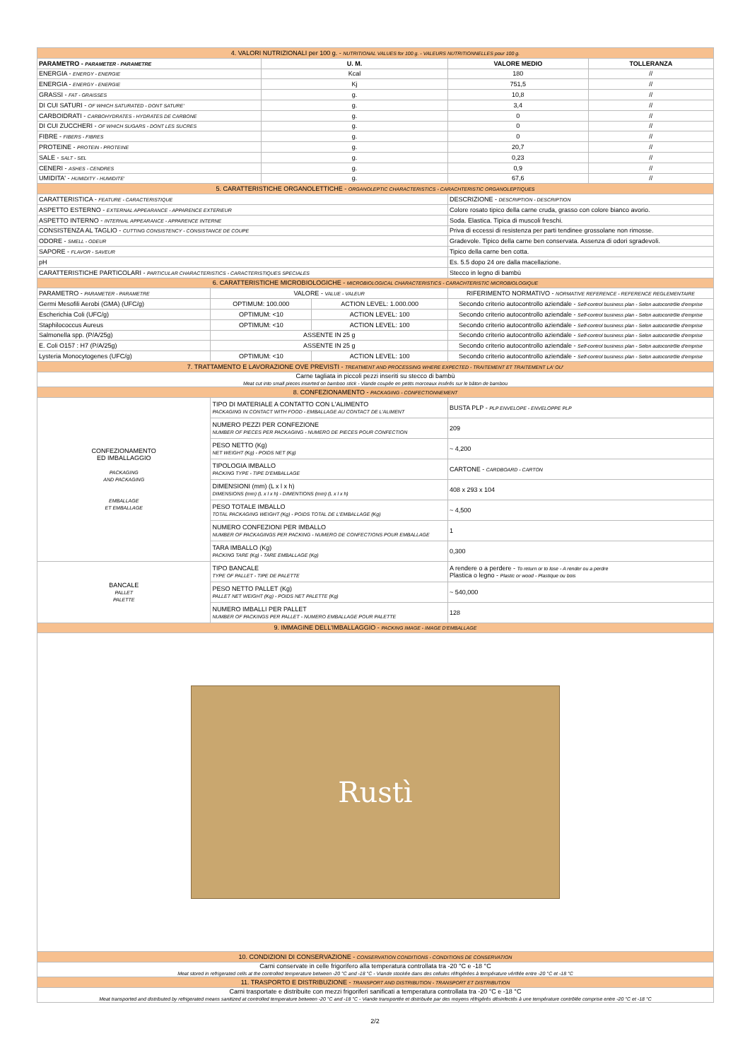| 4. VALORI NUTRIZIONALI per 100 g. - NUTRITIONAL VALUES for 100 g. - VALEURS NUTRITIONNELLES pour 100 g. | | | | | |
| PARAMETRO - PARAMETER - PARAMETRE | | U. M. | | VALORE MEDIO | TOLLERANZA |
| ENERGIA - ENERGY - ENERGIE | | Kcal | | 180 | // |
| ENERGIA - ENERGY - ENERGIE | | Kj | | 751,5 | // |
| GRASSI - FAT - GRAISSES | | g. | | 10,8 | // |
| DI CUI SATURI - OF WHICH SATURATED - DONT SATURE' | | g. | | 3,4 | // |
| CARBOIDRATI - CARBOHYDRATES - HYDRATES DE CARBONE | | g. | | 0 | // |
| DI CUI ZUCCHERI - OF WHICH SUGARS - DONT LES SUCRES | | g. | | 0 | // |
| FIBRE - FIBERS - FIBRES | | g. | | 0 | // |
| PROTEINE - PROTEIN - PROTEINE | | g. | | 20,7 | // |
| SALE - SALT - SEL | | g. | | 0,23 | // |
| CENERI - ASHES - CENDRES | | g. | | 0,9 | // |
| UMIDITA' - HUMIDITY - HUMIDITE' | | g. | | 67,6 | // |
| 5. CARATTERISTICHE ORGANOLETTICHE - ORGANOLEPTIC CHARACTERISTICS - CARACHTERISTIC ORGANOLEPTIQUES | | | | | |
| CARATTERISTICA - FEATURE - CARACTERISTIQUE | | | | DESCRIZIONE - DESCRIPTION - DESCRIPTION | |
| ASPETTO ESTERNO - EXTERNAL APPEARANCE - APPARENCE EXTERIEUR | | | | Colore rosato tipico della carne cruda, grasso con colore bianco avorio. | |
| ASPETTO INTERNO - INTERNAL APPEARANCE - APPARENCE INTERNE | | | | Soda. Elastica. Tipica di muscoli freschi. | |
| CONSISTENZA AL TAGLIO - CUTTING CONSISTENCY - CONSISTANCE DE COUPE | | | | Priva di eccessi di resistenza per parti tendinee grossolane non rimosse. | |
| ODORE - SMELL - ODEUR | | | | Gradevole. Tipico della carne ben conservata. Assenza di odori sgradevoli. | |
| SAPORE - FLAVOR - SAVEUR | | | | Tipico della carne ben cotta. | |
| pH | | | | Es. 5.5 dopo 24 ore dalla macellazione. | |
| CARATTERISTICHE PARTICOLARI - PARTICULAR CHARACTERISTICS - CARACTERISTIQUES SPECIALES | | | | Stecco in legno di bambù | |
| 6. CARATTERISTICHE MICROBIOLOGICHE - MICROBIOLOGICAL CHARACTERISTICS - CARACHTERISTIC MICROBIOLOGIQUE | | | | | |
| PARAMETRO - PARAMETER - PARAMETRE | VALORE - VALUE - VALEUR | | | RIFERIMENTO NORMATIVO - NORMATIVE REFERENCE - REFERENCE REGLEMENTAIRE | |
| Germi Mesofili Aerobi (GMA) (UFC/g) | OPTIMUM: 100.000 | | ACTION LEVEL: 1.000.000 | Secondo criterio autocontrollo aziendale - Self-control business plan - Selon autocontrôle d'emprise | |
| Escherichia Coli (UFC/g) | OPTIMUM: <10 | | ACTION LEVEL: 100 | Secondo criterio autocontrollo aziendale - Self-control business plan - Selon autocontrôle d'emprise | |
| Staphilococcus Aureus | OPTIMUM: <10 | | ACTION LEVEL: 100 | Secondo criterio autocontrollo aziendale - Self-control business plan - Selon autocontrôle d'emprise | |
| Salmonella spp. (P/A/25g) | ASSENTE IN 25 g | | | Secondo criterio autocontrollo aziendale - Self-control business plan - Selon autocontrôle d'emprise | |
| E. Coli O157 : H7 (P/A/25g) | ASSENTE IN 25 g | | | Secondo criterio autocontrollo aziendale - Self-control business plan - Selon autocontrôle d'emprise | |
| Lysteria Monocytogenes (UFC/g) | OPTIMUM: <10 | | ACTION LEVEL: 100 | Secondo criterio autocontrollo aziendale - Self-control business plan - Selon autocontrôle d'emprise | |
| 7. TRATTAMENTO E LAVORAZIONE OVE PREVISTI - TREATMENT AND PROCESSING WHERE EXPECTED - TRAITEMENT ET TRAITEMENT LA' OU' | | | | | |
| Carne tagliata in piccoli pezzi inseriti su stecco di bambù Meat cut into small pieces inserted on bamboo stick - Viande coupée en petits morceaux insérés sur le bâton de bambou | | | | | |
| 8. CONFEZIONAMENTO - PACKAGING - CONFECTIONNEMENT | | | | | |
| CONFEZIONAMENTO ED IMBALLAGGIO PACKAGING AND PACKAGING EMBALLAGE ET EMBALLAGE | TIPO DI MATERIALE A CONTATTO CON L'ALIMENTO PACKAGING IN CONTACT WITH FOOD - EMBALLAGE AU CONTACT DE L'ALIMENT | | | BUSTA PLP - PLP ENVELOPE - ENVELOPPE PLP | |
| | NUMERO PEZZI PER CONFEZIONE NUMBER OF PIECES PER PACKAGING - NUMERO DE PIECES POUR CONFECTION | | | 209 | |
| | PESO NETTO (Kg) NET WEIGHT (Kg) - POIDS NET (Kg) | | | ~ 4,200 | |
| | TIPOLOGIA IMBALLO PACKING TYPE - TIPE D'EMBALLAGE | | | CARTONE - CARDBOARD - CARTON | |
| | DIMENSIONI (mm) (L x l x h) DIMENSIONS (mm) (L x l x h) - DIMENTIONS (mm) (L x l x h) | | | 408 x 293 x 104 | |
| | PESO TOTALE IMBALLO TOTAL PACKAGING WEIGHT (Kg) - POIDS TOTAL DE L'EMBALLAGE (Kg) | | | ~ 4,500 | |
| | NUMERO CONFEZIONI PER IMBALLO NUMBER OF PACKAGINGS PER PACKING - NUMERO DE CONFECTIONS POUR EMBALLAGE | | | 1 | |
| | TARA IMBALLO (Kg) PACKING TARE (Kg) - TARE EMBALLAGE (Kg) | | | 0,300 | |
| BANCALE PALLET PALETTE | TIPO BANCALE TYPE OF PALLET - TIPE DE PALETTE | | | A rendere o a perdere - To return or to lose - A render ou a perdre Plastica o legno - Plastic or wood - Plastique ou bois | |
| | PESO NETTO PALLET (Kg) PALLET NET WEIGHT (Kg) - POIDS NET PALETTE (Kg) | | | ~ 540,000 | |
| | NUMERO IMBALLI PER PALLET NUMBER OF PACKINGS PER PALLET - NUMERO EMBALLAGE POUR PALETTE | | | 128 | |
| 9. IMMAGINE DELL'IMBALLAGGIO - PACKING IMAGE - IMAGE D'EMBALLAGE | | | | | |
| Rustì | | | | | |
| 10. CONDIZIONI DI CONSERVAZIONE - CONSERVATION CONDITIONS - CONDITIONS DE CONSERVATION | | | | | |
| Carni conservate in celle frigorifero alla temperatura controllata tra -20 °C e -18 °C Meat stored in refrigerated cells at the controlled temperature between -20 °C and -18 °C - Viande stockée dans des cellules réfrigérées à température vérifiée entre -20 °C et -18 °C | | | | | |
| 11. TRASPORTO E DISTRIBUZIONE - TRANSPORT AND DISTRIBUTION - TRANSPORT ET DISTRIBUTION | | | | | |
| Carni trasportate e distribuite con mezzi frigoriferi sanificati a temperatura controllata tra -20 °C e -18 °C Meat transported and distributed by refrigerated means sanitized at controlled temperature between -20 °C and -18 °C - Viande transportée et distribuée par des moyens réfrigérés désinfectés à une température contrôlée comprise entre -20 °C et -18 °C | | | | | |
2/2